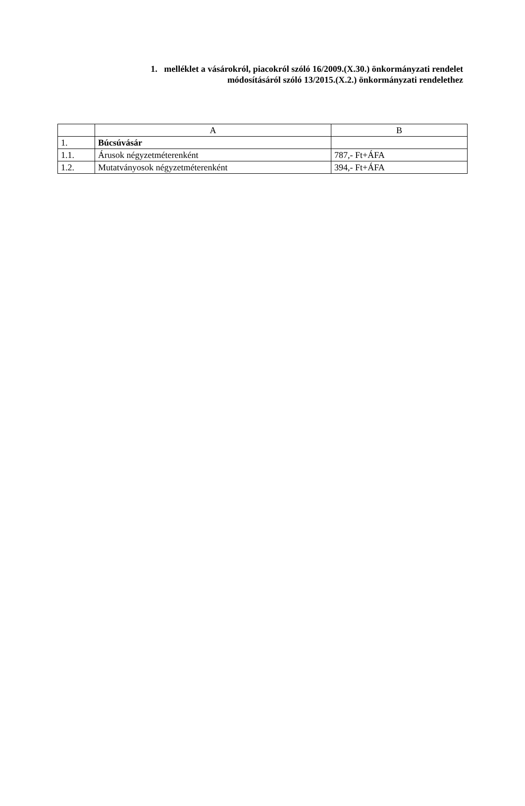1. melléklet a vásárokról, piacokról szóló 16/2009.(X.30.) önkormányzati rendelet
módosításáról szóló 13/2015.(X.2.) önkormányzati rendelethez
| | A | B |
| --- | --- | --- |
| 1. | Búcsúvásár | |
| 1.1. | Árusok négyzetméterenként | 787,- Ft+ÁFA |
| 1.2. | Mutatványosok négyzetméterenként | 394,- Ft+ÁFA |